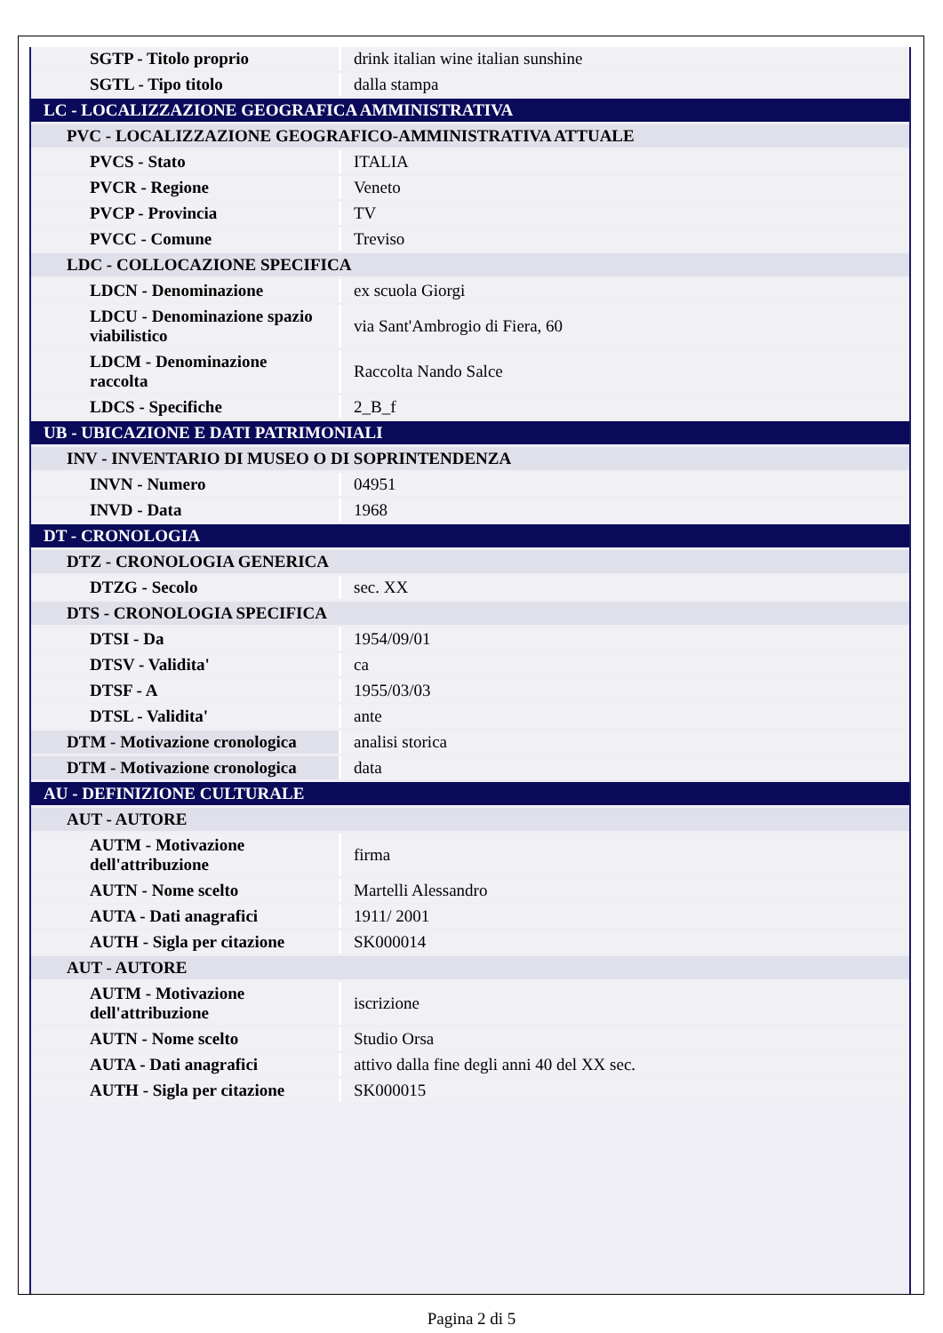| SGTP - Titolo proprio | drink italian wine italian sunshine |
| SGTL - Tipo titolo | dalla stampa |
| LC - LOCALIZZAZIONE GEOGRAFICA AMMINISTRATIVA | |
| PVC - LOCALIZZAZIONE GEOGRAFICO-AMMINISTRATIVA ATTUALE | |
| PVCS - Stato | ITALIA |
| PVCR - Regione | Veneto |
| PVCP - Provincia | TV |
| PVCC - Comune | Treviso |
| LDC - COLLOCAZIONE SPECIFICA | |
| LDCN - Denominazione | ex scuola Giorgi |
| LDCU - Denominazione spazio viabilistico | via Sant'Ambrogio di Fiera, 60 |
| LDCM - Denominazione raccolta | Raccolta Nando Salce |
| LDCS - Specifiche | 2_B_f |
| UB - UBICAZIONE E DATI PATRIMONIALI | |
| INV - INVENTARIO DI MUSEO O DI SOPRINTENDENZA | |
| INVN - Numero | 04951 |
| INVD - Data | 1968 |
| DT - CRONOLOGIA | |
| DTZ - CRONOLOGIA GENERICA | |
| DTZG - Secolo | sec. XX |
| DTS - CRONOLOGIA SPECIFICA | |
| DTSI - Da | 1954/09/01 |
| DTSV - Validita' | ca |
| DTSF - A | 1955/03/03 |
| DTSL - Validita' | ante |
| DTM - Motivazione cronologica | analisi storica |
| DTM - Motivazione cronologica | data |
| AU - DEFINIZIONE CULTURALE | |
| AUT - AUTORE | |
| AUTM - Motivazione dell'attribuzione | firma |
| AUTN - Nome scelto | Martelli Alessandro |
| AUTA - Dati anagrafici | 1911/ 2001 |
| AUTH - Sigla per citazione | SK000014 |
| AUT - AUTORE | |
| AUTM - Motivazione dell'attribuzione | iscrizione |
| AUTN - Nome scelto | Studio Orsa |
| AUTA - Dati anagrafici | attivo dalla fine degli anni 40 del XX sec. |
| AUTH - Sigla per citazione | SK000015 |
Pagina 2 di 5